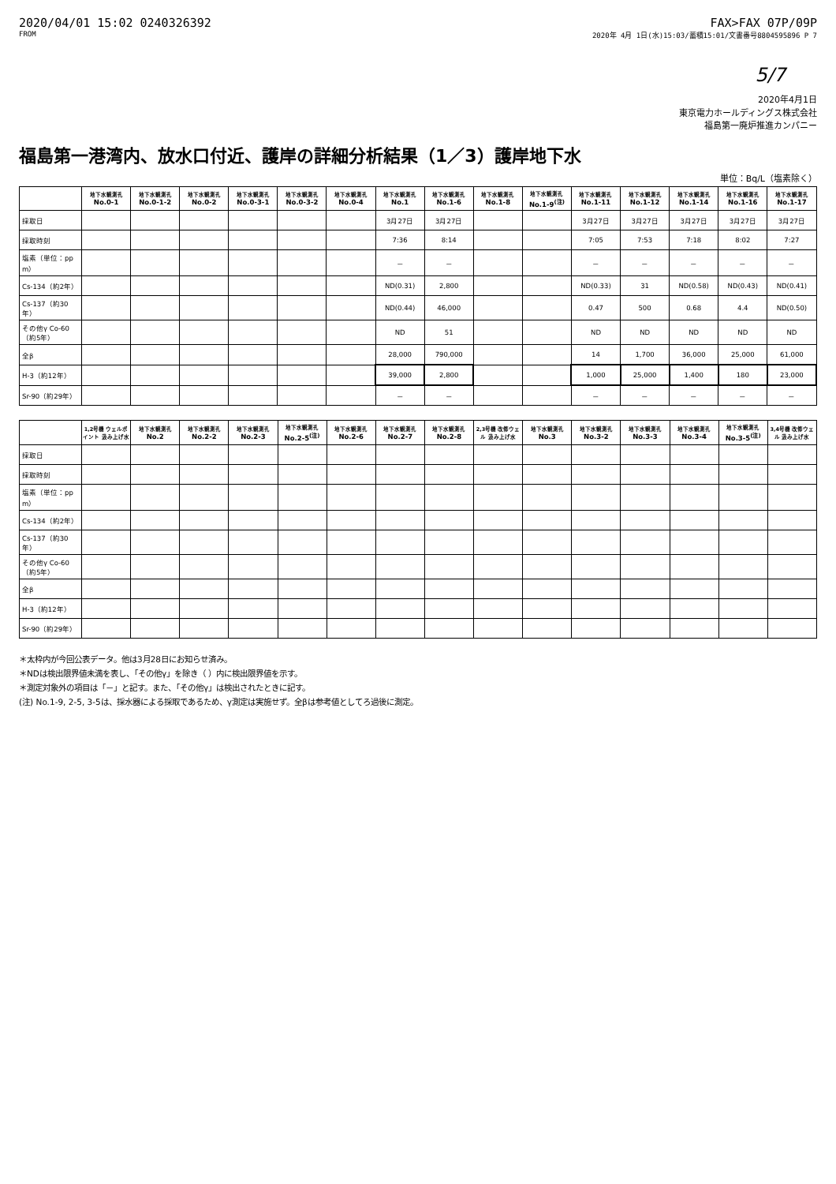2020/04/01 15:02 0240326392 FAX>FAX 07P/09P
FROM 2020年 4月 1日(水)15:03/蓄積15:01/文書番号8804595896 P 7
5/7
2020年4月1日
東京電力ホールディングス株式会社
福島第一廃炉推進カンパニー
福島第一港湾内、放水口付近、護岸の詳細分析結果（1／3）護岸地下水
単位：Bq/L（塩素除く）
| | 地下水観測孔 No.0-1 | 地下水観測孔 No.0-1-2 | 地下水観測孔 No.0-2 | 地下水観測孔 No.0-3-1 | 地下水観測孔 No.0-3-2 | 地下水観測孔 No.0-4 | 地下水観測孔 No.1 | 地下水観測孔 No.1-6 | 地下水観測孔 No.1-8 | 地下水観測孔 No.1-9<sup>(注)</sup> | 地下水観測孔 No.1-11 | 地下水観測孔 No.1-12 | 地下水観測孔 No.1-14 | 地下水観測孔 No.1-16 | 地下水観測孔 No.1-17 |
| --- | --- | --- | --- | --- | --- | --- | --- | --- | --- | --- | --- | --- | --- | --- | --- |
| 採取日 | | | | | | | 3月27日 | 3月27日 | | | 3月27日 | 3月27日 | 3月27日 | 3月27日 | 3月27日 |
| 採取時刻 | | | | | | | 7:36 | 8:14 | | | 7:05 | 7:53 | 7:18 | 8:02 | 7:27 |
| 塩素（単位：ppm） | | | | | | | － | － | | | － | － | － | － | － |
| Cs-134（約2年） | | | | | | | ND(0.31) | 2,800 | | | ND(0.33) | 31 | ND(0.58) | ND(0.43) | ND(0.41) |
| Cs-137（約30年） | | | | | | | ND(0.44) | 46,000 | | | 0.47 | 500 | 0.68 | 4.4 | ND(0.50) |
| その他γ Co-60（約5年） | | | | | | | ND | 51 | | | ND | ND | ND | ND | ND |
| 全β | | | | | | | 28,000 | 790,000 | | | 14 | 1,700 | 36,000 | 25,000 | 61,000 |
| H-3（約12年） | | | | | | | 39,000 | 2,800 | | | 1,000 | 25,000 | 1,400 | 180 | 23,000 |
| Sr-90（約29年） | | | | | | | － | － | | | － | － | － | － | － |
| | 1,2号機 ウェルポイント 汲み上げ水 | 地下水観測孔 No.2 | 地下水観測孔 No.2-2 | 地下水観測孔 No.2-3 | 地下水観測孔 No.2-5<sup>(注)</sup> | 地下水観測孔 No.2-6 | 地下水観測孔 No.2-7 | 地下水観測孔 No.2-8 | 2,3号機 改修ウェル 汲み上げ水 | 地下水観測孔 No.3 | 地下水観測孔 No.3-2 | 地下水観測孔 No.3-3 | 地下水観測孔 No.3-4 | 地下水観測孔 No.3-5<sup>(注)</sup> | 3,4号機 改修ウェル 汲み上げ水 |
| --- | --- | --- | --- | --- | --- | --- | --- | --- | --- | --- | --- | --- | --- | --- | --- |
| 採取日 | | | | | | | | | | | | | | | |
| 採取時刻 | | | | | | | | | | | | | | | |
| 塩素（単位：ppm） | | | | | | | | | | | | | | | |
| Cs-134（約2年） | | | | | | | | | | | | | | | |
| Cs-137（約30年） | | | | | | | | | | | | | | | |
| その他γ Co-60（約5年） | | | | | | | | | | | | | | | |
| 全β | | | | | | | | | | | | | | | |
| H-3（約12年） | | | | | | | | | | | | | | | |
| Sr-90（約29年） | | | | | | | | | | | | | | | |
＊太枠内が今回公表データ。他は3月28日にお知らせ済み。
＊NDは検出限界値未満を表し、「その他γ」を除き（ ）内に検出限界値を示す。
＊測定対象外の項目は「－」と記す。また、「その他γ」は検出されたときに記す。
(注) No.1-9, 2-5, 3-5は、採水器による採取であるため、γ測定は実施せず。全βは参考値としてろ過後に測定。